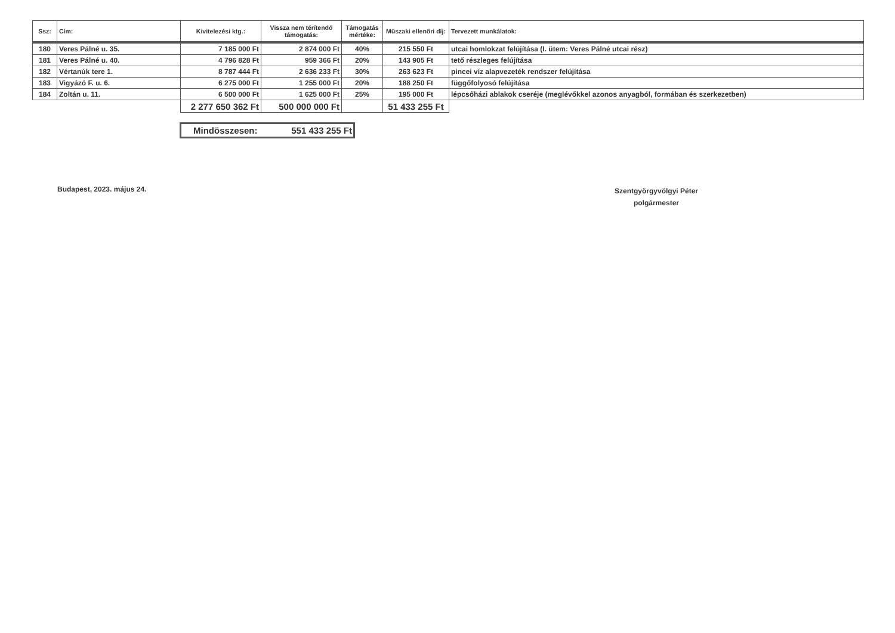| Ssz: | Cím: | Kivitelezési ktg.: | Vissza nem térítendő támogatás: | Támogatás mértéke: | Műszaki ellenőri díj: | Tervezett munkálatok: |
| --- | --- | --- | --- | --- | --- | --- |
| 180 | Veres Pálné u. 35. | 7 185 000 Ft | 2 874 000 Ft | 40% | 215 550 Ft | utcai homlokzat felújítása (I. ütem: Veres Pálné utcai rész) |
| 181 | Veres Pálné u. 40. | 4 796 828 Ft | 959 366 Ft | 20% | 143 905 Ft | tető részleges felújítása |
| 182 | Vértanúk tere 1. | 8 787 444 Ft | 2 636 233 Ft | 30% | 263 623 Ft | pincei víz alapvezeték rendszer felújítása |
| 183 | Vigyázó F. u. 6. | 6 275 000 Ft | 1 255 000 Ft | 20% | 188 250 Ft | függőfolyosó felújítása |
| 184 | Zoltán u. 11. | 6 500 000 Ft | 1 625 000 Ft | 25% | 195 000 Ft | lépcsőházi ablakok cseréje (meglévőkkel azonos anyagból, formában és szerkezetben) |
| | | 2 277 650 362 Ft | 500 000 000 Ft | | 51 433 255 Ft | |
Mindösszesen: 551 433 255 Ft
Budapest, 2023. május 24.
Szentgyörgyvölgyi Péter
polgármester